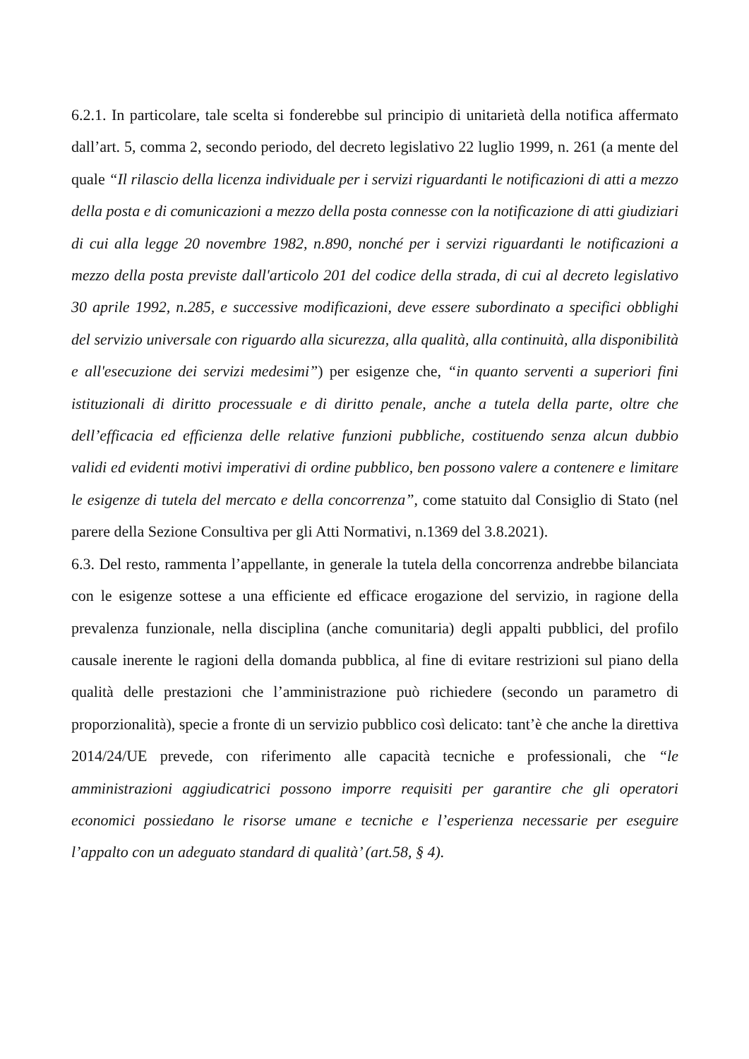6.2.1. In particolare, tale scelta si fonderebbe sul principio di unitarietà della notifica affermato dall’art. 5, comma 2, secondo periodo, del decreto legislativo 22 luglio 1999, n. 261 (a mente del quale “Il rilascio della licenza individuale per i servizi riguardanti le notificazioni di atti a mezzo della posta e di comunicazioni a mezzo della posta connesse con la notificazione di atti giudiziari di cui alla legge 20 novembre 1982, n.890, nonché per i servizi riguardanti le notificazioni a mezzo della posta previste dall'articolo 201 del codice della strada, di cui al decreto legislativo 30 aprile 1992, n.285, e successive modificazioni, deve essere subordinato a specifici obblighi del servizio universale con riguardo alla sicurezza, alla qualità, alla continuità, alla disponibilità e all'esecuzione dei servizi medesimi”) per esigenze che, “in quanto serventi a superiori fini istituzionali di diritto processuale e di diritto penale, anche a tutela della parte, oltre che dell’efficacia ed efficienza delle relative funzioni pubbliche, costituendo senza alcun dubbio validi ed evidenti motivi imperativi di ordine pubblico, ben possono valere a contenere e limitare le esigenze di tutela del mercato e della concorrenza”, come statuito dal Consiglio di Stato (nel parere della Sezione Consultiva per gli Atti Normativi, n.1369 del 3.8.2021).
6.3. Del resto, rammenta l’appellante, in generale la tutela della concorrenza andrebbe bilanciata con le esigenze sottese a una efficiente ed efficace erogazione del servizio, in ragione della prevalenza funzionale, nella disciplina (anche comunitaria) degli appalti pubblici, del profilo causale inerente le ragioni della domanda pubblica, al fine di evitare restrizioni sul piano della qualità delle prestazioni che l’amministrazione può richiedere (secondo un parametro di proporzionalità), specie a fronte di un servizio pubblico così delicato: tant’è che anche la direttiva 2014/24/UE prevede, con riferimento alle capacità tecniche e professionali, che “le amministrazioni aggiudicatrici possono imporre requisiti per garantire che gli operatori economici possiedano le risorse umane e tecniche e l’esperienza necessarie per eseguire l’appalto con un adeguato standard di qualità’ (art.58, § 4).